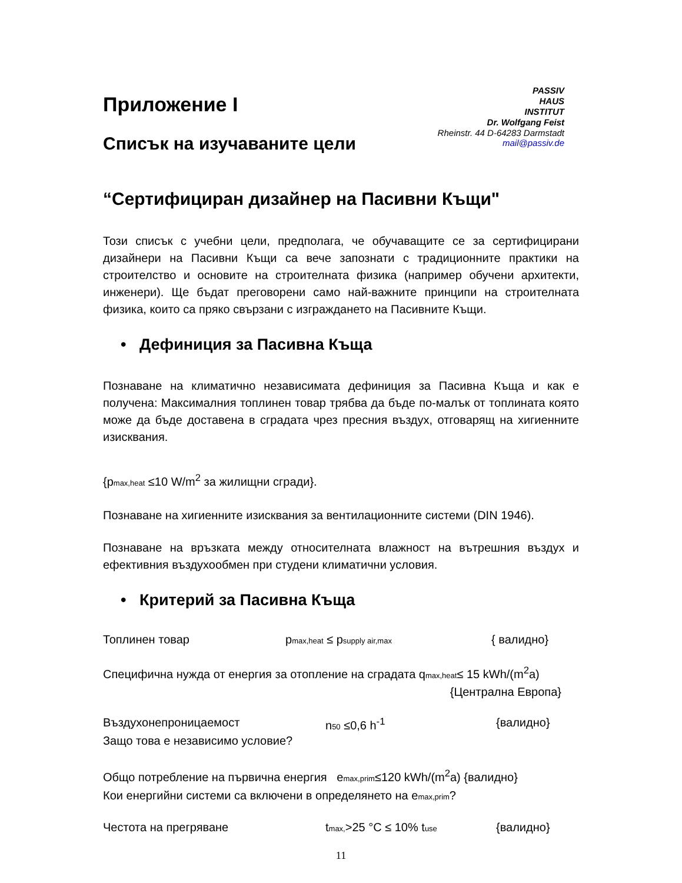PASSIV
HAUS
INSTITUT
Dr. Wolfgang Feist
Rheinstr. 44 D-64283 Darmstadt
mail@passiv.de
Приложение I
Списък на изучаваните цели
“Сертифициран дизайнер на Пасивни Къщи"
Този списък с учебни цели, предполага, че обучаващите се за сертифицирани дизайнери на Пасивни Къщи са вече запознати с традиционните практики на строителство и основите на строителната физика (например обучени архитекти, инженери). Ще бъдат преговорени само най-важните принципи на строителната физика, които са пряко свързани с изграждането на Пасивните Къщи.
• Дефиниция за Пасивна Къща
Познаване на климатично независимата дефиниция за Пасивна Къща и как е получена: Максималния топлинен товар трябва да бъде по-малък от топлината която може да бъде доставена в сградата чрез пресния въздух, отговарящ на хигиенните изисквания.
{pmax,heat ≤10 W/m<sup>2</sup> за жилищни сгради}.
Познаване на хигиенните изисквания за вентилационните системи (DIN 1946).
Познаване на връзката между относителната влажност на вътрешния въздух и ефективния въздухообмен при студени климатични условия.
• Критерий за Пасивна Къща
Топлинен товар pmax,heat ≤ psupply air,max { валидно}
Специфична нужда от енергия за отопление на сградата qmax,heat≤ 15 kWh/(m<sup>2</sup>a)
{Централна Европа}
Въздухонепроницаемост n50 ≤0,6 h<sup>-1</sup> {валидно}
Защо това е независимо условие?
Общо потребление на първична енергия emax,prim≤120 kWh/(m<sup>2</sup>a) {валидно}
Кои енергийни системи са включени в определянето на emax,prim?
Честота на прегряване tmax,>25 °C ≤ 10% tuse {валидно}
11